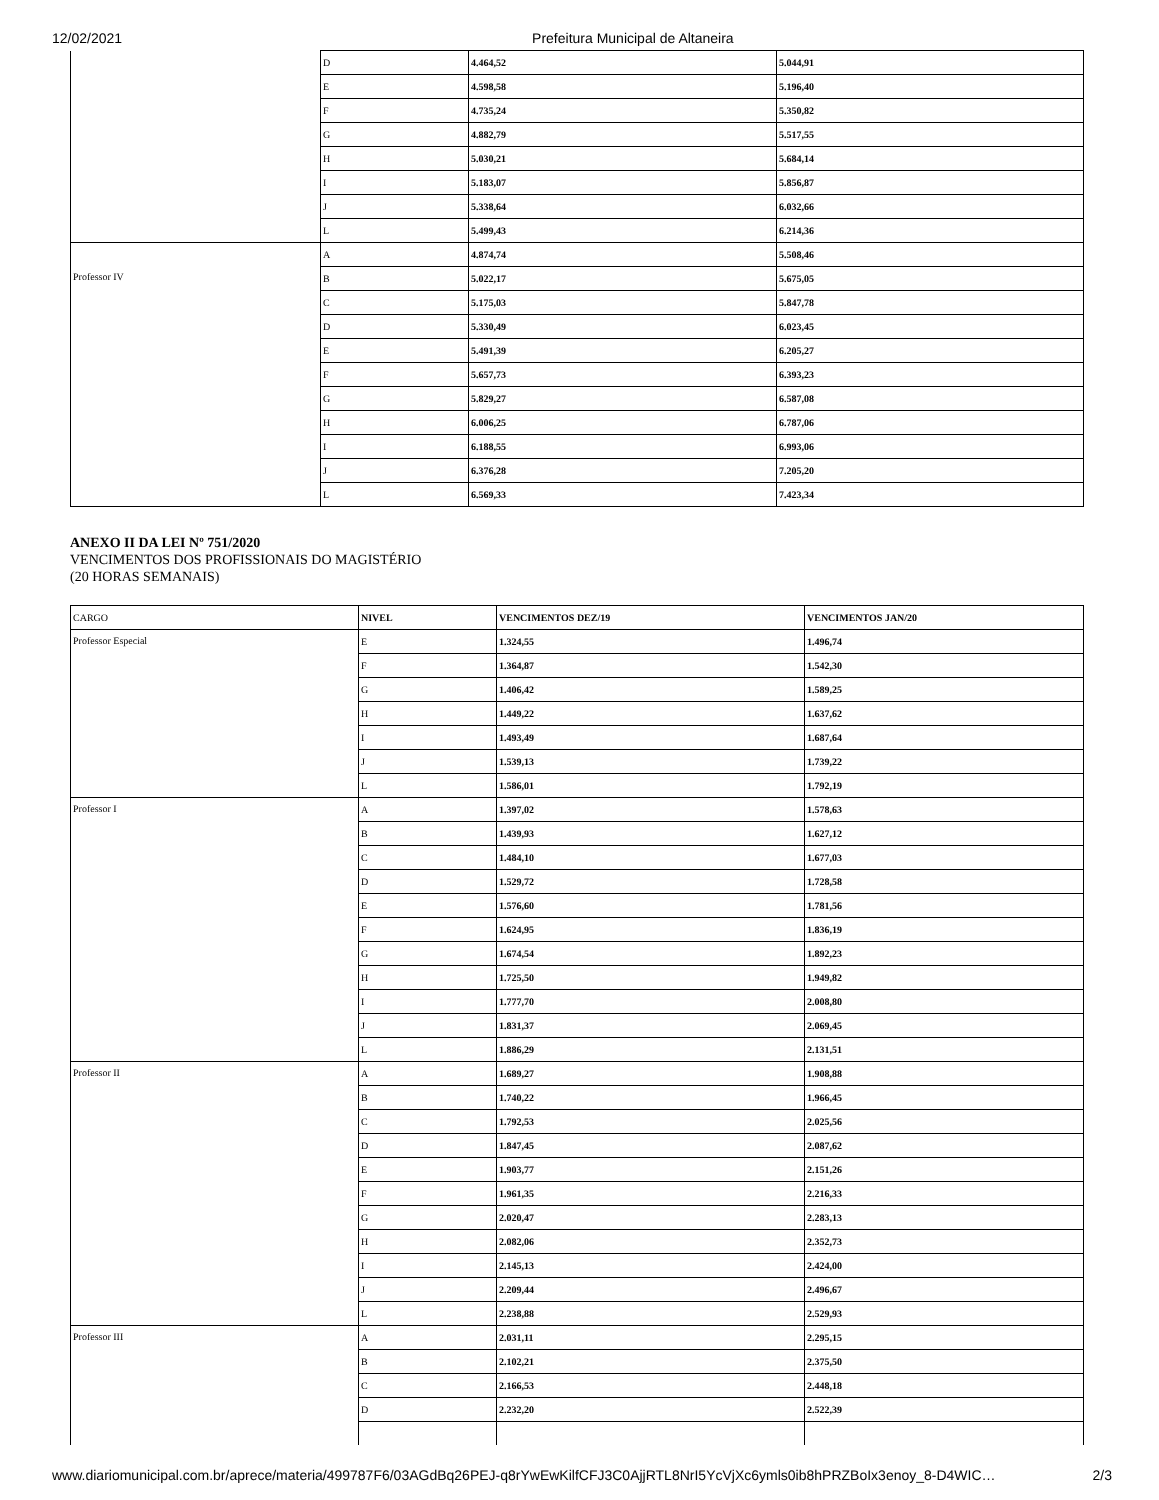12/02/2021 Prefeitura Municipal de Altaneira
| | D | 4.464,52 | 5.044,91 |
| | E | 4.598,58 | 5.196,40 |
| | F | 4.735,24 | 5.350,82 |
| | G | 4.882,79 | 5.517,55 |
| | H | 5.030,21 | 5.684,14 |
| | I | 5.183,07 | 5.856,87 |
| | J | 5.338,64 | 6.032,66 |
| | L | 5.499,43 | 6.214,36 |
| Professor IV | A | 4.874,74 | 5.508,46 |
| | B | 5.022,17 | 5.675,05 |
| | C | 5.175,03 | 5.847,78 |
| | D | 5.330,49 | 6.023,45 |
| | E | 5.491,39 | 6.205,27 |
| | F | 5.657,73 | 6.393,23 |
| | G | 5.829,27 | 6.587,08 |
| | H | 6.006,25 | 6.787,06 |
| | I | 6.188,55 | 6.993,06 |
| | J | 6.376,28 | 7.205,20 |
| | L | 6.569,33 | 7.423,34 |
ANEXO II DA LEI Nº 751/2020
VENCIMENTOS DOS PROFISSIONAIS DO MAGISTÉRIO
(20 HORAS SEMANAIS)
| CARGO | NIVEL | VENCIMENTOS DEZ/19 | VENCIMENTOS JAN/20 |
| Professor Especial | E | 1.324,55 | 1.496,74 |
| | F | 1.364,87 | 1.542,30 |
| | G | 1.406,42 | 1.589,25 |
| | H | 1.449,22 | 1.637,62 |
| | I | 1.493,49 | 1.687,64 |
| | J | 1.539,13 | 1.739,22 |
| | L | 1.586,01 | 1.792,19 |
| Professor I | A | 1.397,02 | 1.578,63 |
| | B | 1.439,93 | 1.627,12 |
| | C | 1.484,10 | 1.677,03 |
| | D | 1.529,72 | 1.728,58 |
| | E | 1.576,60 | 1.781,56 |
| | F | 1.624,95 | 1.836,19 |
| | G | 1.674,54 | 1.892,23 |
| | H | 1.725,50 | 1.949,82 |
| | I | 1.777,70 | 2.008,80 |
| | J | 1.831,37 | 2.069,45 |
| | L | 1.886,29 | 2.131,51 |
| Professor II | A | 1.689,27 | 1.908,88 |
| | B | 1.740,22 | 1.966,45 |
| | C | 1.792,53 | 2.025,56 |
| | D | 1.847,45 | 2.087,62 |
| | E | 1.903,77 | 2.151,26 |
| | F | 1.961,35 | 2.216,33 |
| | G | 2.020,47 | 2.283,13 |
| | H | 2.082,06 | 2.352,73 |
| | I | 2.145,13 | 2.424,00 |
| | J | 2.209,44 | 2.496,67 |
| | L | 2.238,88 | 2.529,93 |
| Professor III | A | 2.031,11 | 2.295,15 |
| | B | 2.102,21 | 2.375,50 |
| | C | 2.166,53 | 2.448,18 |
| | D | 2.232,20 | 2.522,39 |
www.diariomunicipal.com.br/aprece/materia/499787F6/03AGdBq26PEJ-q8rYwEwKilfCFJ3C0AjjRTL8NrI5YcVjXc6ymls0ib8hPRZBoIx3enoy_8-D4WIC… 2/3